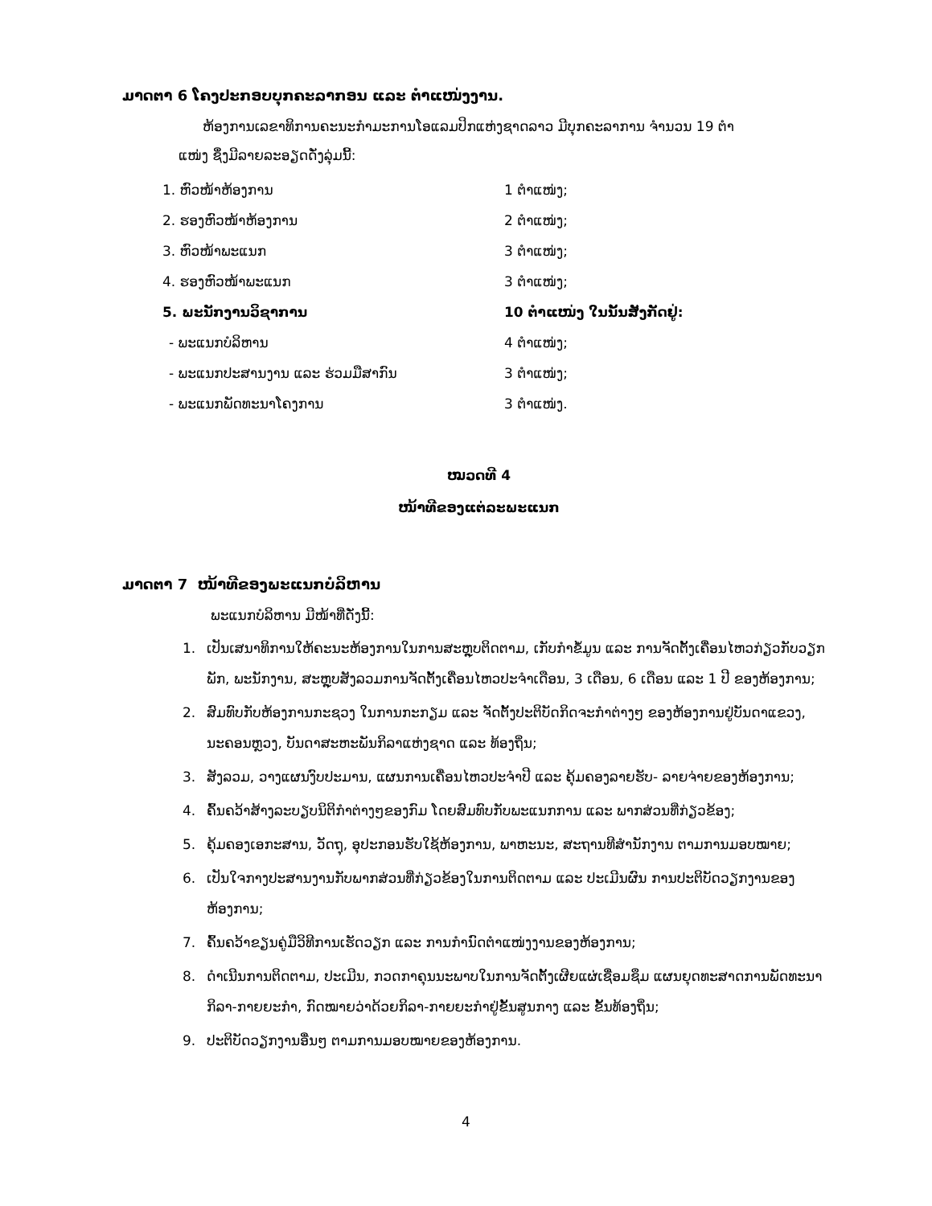ມາດຕາ 6 ໂຄງປະກອບບຸກຄະລາກອນ ແລະ ຕໍາແໜ່ງງານ.
ຫ້ອງການເລຂາທິການຄະນະກໍາມະການໂອແລມປິກແຫ່ງຊາດລາວ ມີບຸກຄະລາການ ຈໍານວນ 19 ຕໍາ
ແໜ່ງ ຊຶ່ງມີລາຍລະອຽດດັ່ງລຸ່ມນີ້:
1. ຫົວໜ້າຫ້ອງການ 1 ຕໍາແໜ່ງ;
2. ຮອງຫົວໜ້າຫ້ອງການ 2 ຕໍາແໜ່ງ;
3. ຫົວໜ້າພະແນກ 3 ຕໍາແໜ່ງ;
4. ຮອງຫົວໜ້າພະແນກ 3 ຕໍາແໜ່ງ;
5. ພະນັກງານວິຊາການ 10 ຕໍາແໜ່ງ ໃນນັ້ນສັງກັດຢູ່:
- ພະແນກບໍລິຫານ 4 ຕໍາແໜ່ງ;
- ພະແນກປະສານງານ ແລະ ຮ່ວມມືສາກົນ 3 ຕໍາແໜ່ງ;
- ພະແນກພັດທະນາໂຄງການ 3 ຕໍາແໜ່ງ.
ໝວດທີ 4
ໜ້າທີຂອງແຕ່ລະພະແນກ
ມາດຕາ 7 ໜ້າທີຂອງພະແນກບໍລິຫານ
ພະແນກບໍລິຫານ ມີໜ້າທີ່ດັ່ງນີ້:
1. ເປັນເສນາທິການໃຫ້ຄະນະຫ້ອງການໃນການສະຫຼຸບຕິດຕາມ, ເກັບກໍາຂໍ້ມູນ ແລະ ການຈັດຕັ້ງເຄື່ອນໄຫວກ່ຽວກັບວຽກພັກ, ພະນັກງານ, ສະຫຼຸບສັງລວມການຈັດຕັ້ງເຄື່ອນໄຫວປະຈໍາເດືອນ, 3 ເດືອນ, 6 ເດືອນ ແລະ 1 ປີ ຂອງຫ້ອງການ;
2. ສົມທົບກັບຫ້ອງການກະຊວງ ໃນການກະກຽມ ແລະ ຈັດຕັ້ງປະຕິບັດກິດຈະກໍາຕ່າງໆ ຂອງຫ້ອງການຢູ່ບັນດາແຂວງ, ນະຄອນຫຼວງ, ບັນດາສະຫະພັນກິລາແຫ່ງຊາດ ແລະ ທ້ອງຖິ່ນ;
3. ສັງລວມ, ວາງແຜນງົບປະມານ, ແຜນການເຄື່ອນໄຫວປະຈໍາປີ ແລະ ຄຸ້ມຄອງລາຍຮັບ- ລາຍຈ່າຍຂອງຫ້ອງການ;
4. ຄົ້ນຄວ້າສ້າງລະບຽບນິຕິກໍາຕ່າງໆຂອງກົມ ໂດຍສົມທົບກັບພະແນກການ ແລະ ພາກສ່ວນທີ່ກ່ຽວຂ້ອງ;
5. ຄຸ້ມຄອງເອກະສານ, ວັດຖຸ, ອຸປະກອນຮັບໃຊ້ຫ້ອງການ, ພາຫະນະ, ສະຖານທີສໍານັກງານ ຕາມການມອບໝາຍ;
6. ເປັນໃຈກາງປະສານງານກັບພາກສ່ວນທີ່ກ່ຽວຂ້ອງໃນການຕິດຕາມ ແລະ ປະເມີນຜົນ ການປະຕິບັດວຽກງານຂອງຫ້ອງການ;
7. ຄົ້ນຄວ້າຂຽນຄູ່ມືວິທີການເຮັດວຽກ ແລະ ການກໍານົດຕໍາແໜ່ງງານຂອງຫ້ອງການ;
8. ດໍາເນີນການຕິດຕາມ, ປະເມີນ, ກວດກາຄຸນນະພາບໃນການຈັດຕັ້ງເຜີຍແຜ່ເຊື່ອມຊຶມ ແຜນຍຸດທະສາດການພັດທະນາກິລາ-ກາຍຍະກໍາ, ກົດໝາຍວ່າດ້ວຍກິລາ-ກາຍຍະກໍາຢູ່ຂັ້ນສູນກາງ ແລະ ຂັ້ນທ້ອງຖິ່ນ;
9. ປະຕິບັດວຽກງານອື່ນໆ ຕາມການມອບໝາຍຂອງຫ້ອງການ.
4